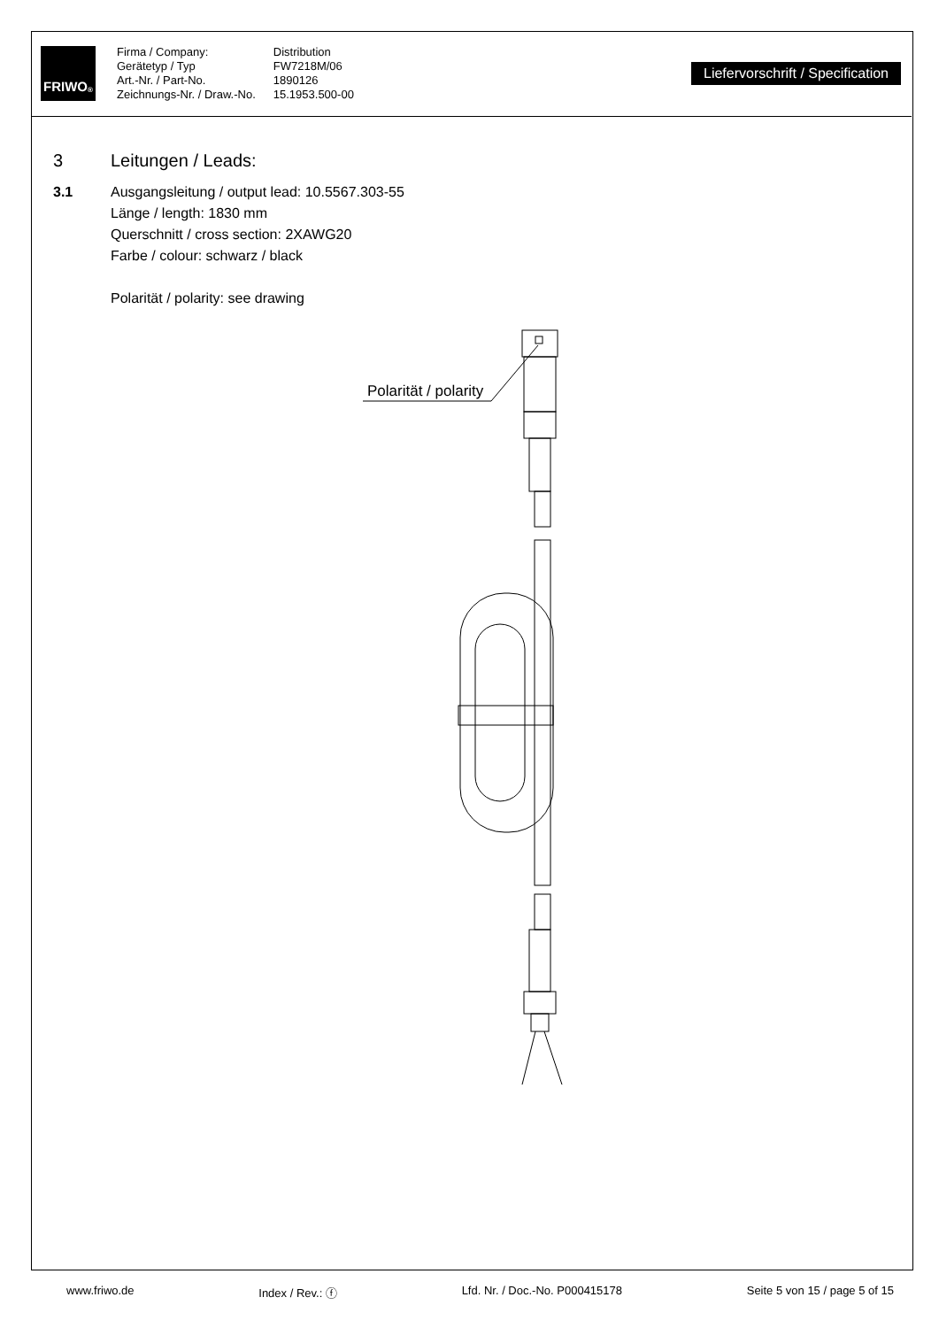FRIWO<sup>®</sup>
Firma / Company:
Gerätetyp / Typ
Art.-Nr. / Part-No.
Zeichnungs-Nr. / Draw.-No.
Distribution
FW7218M/06
1890126
15.1953.500-00
Liefervorschrift / Specification
3 Leitungen / Leads:
3.1 Ausgangsleitung / output lead: 10.5567.303-55
Länge / length: 1830 mm
Querschnitt / cross section: 2XAWG20
Farbe / colour: schwarz / black
Polarität / polarity: see drawing
Polarität / polarity
www.friwo.de Index / Rev.: ⓕ Lfd. Nr. / Doc.-No. P000415178 Seite 5 von 15 / page 5 of 15